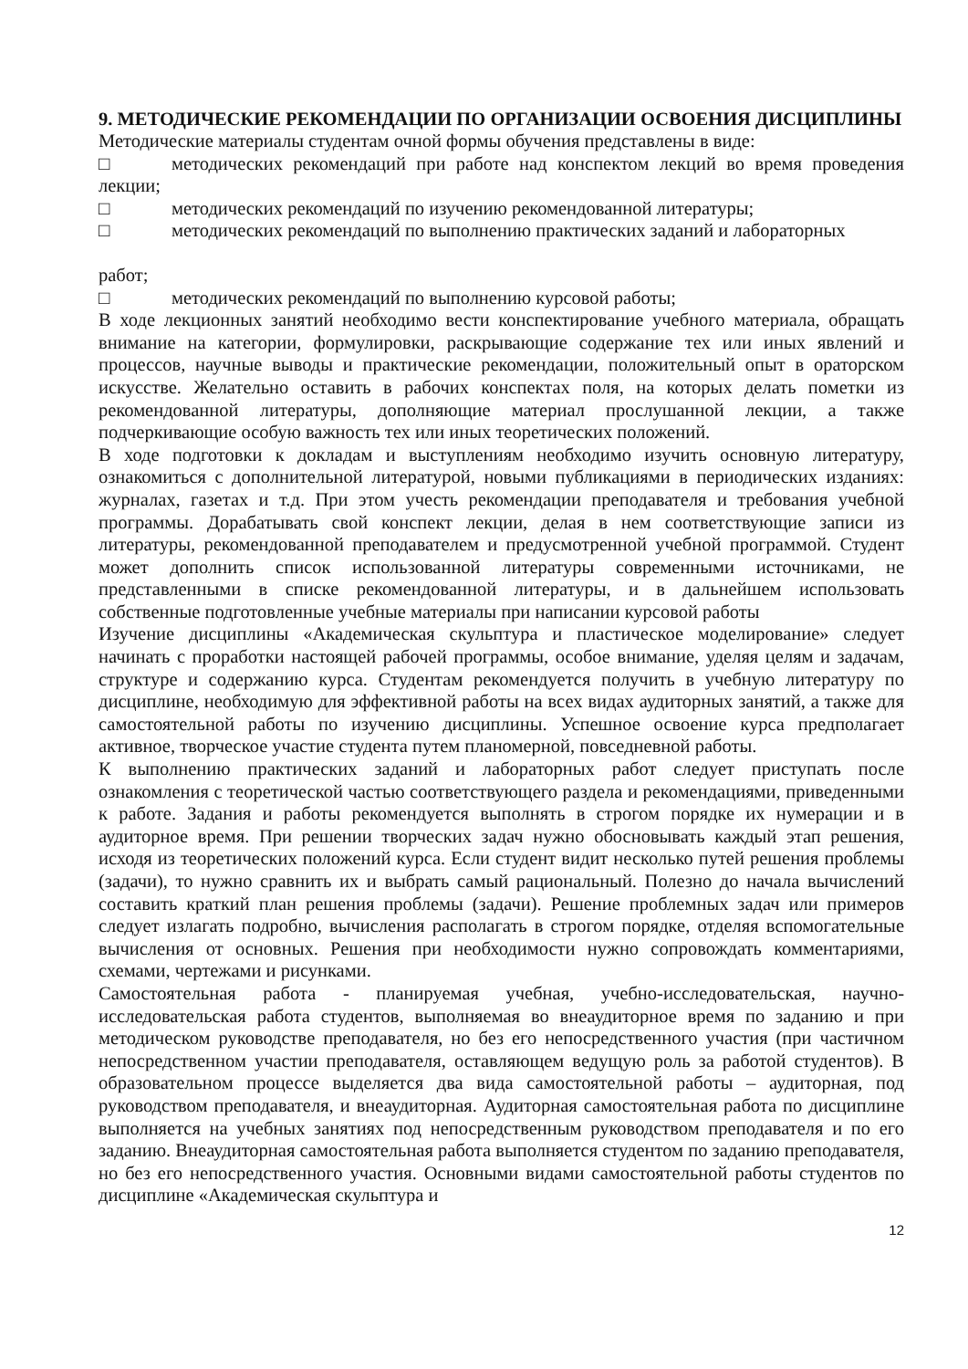9. МЕТОДИЧЕСКИЕ РЕКОМЕНДАЦИИ ПО ОРГАНИЗАЦИИ ОСВОЕНИЯ ДИСЦИПЛИНЫ
Методические материалы студентам очной формы обучения представлены в виде:
□ методических рекомендаций при работе над конспектом лекций во время проведения лекции;
□ методических рекомендаций по изучению рекомендованной литературы;
□ методических рекомендаций по выполнению практических заданий и лабораторных
работ;
□ методических рекомендаций по выполнению курсовой работы;
В ходе лекционных занятий необходимо вести конспектирование учебного материала, обращать внимание на категории, формулировки, раскрывающие содержание тех или иных явлений и процессов, научные выводы и практические рекомендации, положительный опыт в ораторском искусстве. Желательно оставить в рабочих конспектах поля, на которых делать пометки из рекомендованной литературы, дополняющие материал прослушанной лекции, а также подчеркивающие особую важность тех или иных теоретических положений.
В ходе подготовки к докладам и выступлениям необходимо изучить основную литературу, ознакомиться с дополнительной литературой, новыми публикациями в периодических изданиях: журналах, газетах и т.д. При этом учесть рекомендации преподавателя и требования учебной программы. Дорабатывать свой конспект лекции, делая в нем соответствующие записи из литературы, рекомендованной преподавателем и предусмотренной учебной программой. Студент может дополнить список использованной литературы современными источниками, не представленными в списке рекомендованной литературы, и в дальнейшем использовать собственные подготовленные учебные материалы при написании курсовой работы
Изучение дисциплины «Академическая скульптура и пластическое моделирование» следует начинать с проработки настоящей рабочей программы, особое внимание, уделяя целям и задачам, структуре и содержанию курса. Студентам рекомендуется получить в учебную литературу по дисциплине, необходимую для эффективной работы на всех видах аудиторных занятий, а также для самостоятельной работы по изучению дисциплины. Успешное освоение курса предполагает активное, творческое участие студента путем планомерной, повседневной работы.
К выполнению практических заданий и лабораторных работ следует приступать после ознакомления с теоретической частью соответствующего раздела и рекомендациями, приведенными к работе. Задания и работы рекомендуется выполнять в строгом порядке их нумерации и в аудиторное время. При решении творческих задач нужно обосновывать каждый этап решения, исходя из теоретических положений курса. Если студент видит несколько путей решения проблемы (задачи), то нужно сравнить их и выбрать самый рациональный. Полезно до начала вычислений составить краткий план решения проблемы (задачи). Решение проблемных задач или примеров следует излагать подробно, вычисления располагать в строгом порядке, отделяя вспомогательные вычисления от основных. Решения при необходимости нужно сопровождать комментариями, схемами, чертежами и рисунками.
Самостоятельная работа - планируемая учебная, учебно-исследовательская, научно-исследовательская работа студентов, выполняемая во внеаудиторное время по заданию и при методическом руководстве преподавателя, но без его непосредственного участия (при частичном непосредственном участии преподавателя, оставляющем ведущую роль за работой студентов). В образовательном процессе выделяется два вида самостоятельной работы – аудиторная, под руководством преподавателя, и внеаудиторная. Аудиторная самостоятельная работа по дисциплине выполняется на учебных занятиях под непосредственным руководством преподавателя и по его заданию. Внеаудиторная самостоятельная работа выполняется студентом по заданию преподавателя, но без его непосредственного участия. Основными видами самостоятельной работы студентов по дисциплине «Академическая скульптура и
12